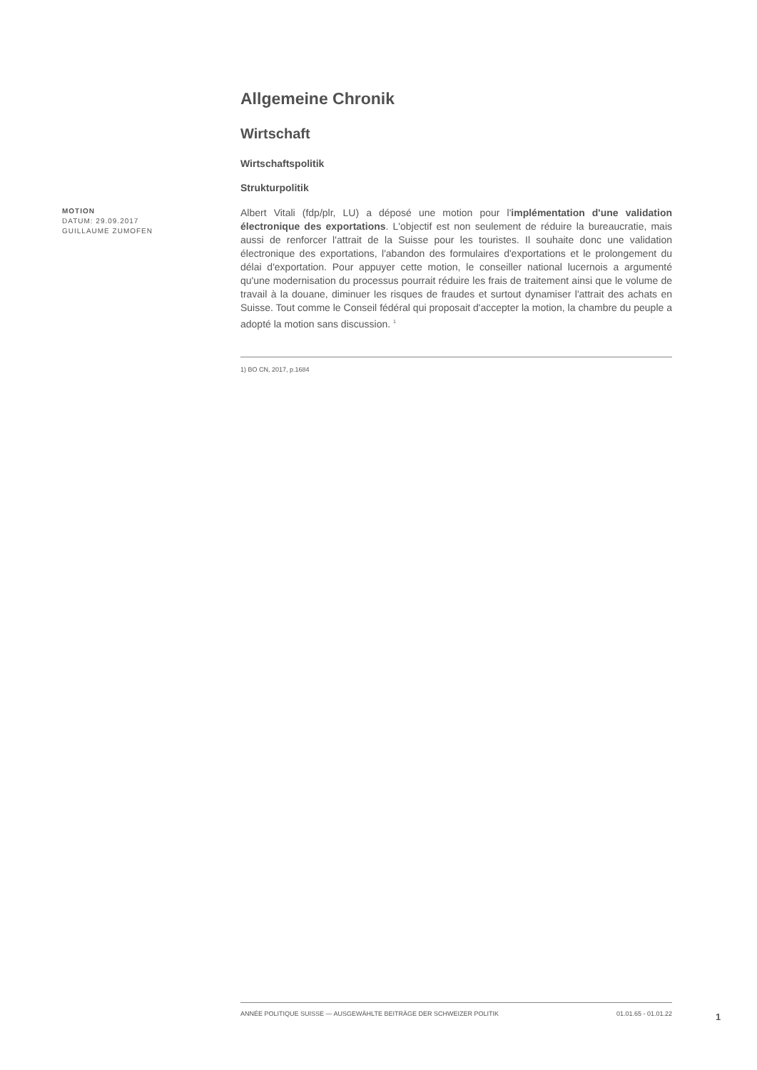Allgemeine Chronik
Wirtschaft
Wirtschaftspolitik
Strukturpolitik
MOTION
DATUM: 29.09.2017
GUILLAUME ZUMOFEN
Albert Vitali (fdp/plr, LU) a déposé une motion pour l'implémentation d'une validation électronique des exportations. L'objectif est non seulement de réduire la bureaucratie, mais aussi de renforcer l'attrait de la Suisse pour les touristes. Il souhaite donc une validation électronique des exportations, l'abandon des formulaires d'exportations et le prolongement du délai d'exportation. Pour appuyer cette motion, le conseiller national lucernois a argumenté qu'une modernisation du processus pourrait réduire les frais de traitement ainsi que le volume de travail à la douane, diminuer les risques de fraudes et surtout dynamiser l'attrait des achats en Suisse. Tout comme le Conseil fédéral qui proposait d'accepter la motion, la chambre du peuple a adopté la motion sans discussion. <sup>1</sup>
1) BO CN, 2017, p.1684
ANNÉE POLITIQUE SUISSE — AUSGEWÄHLTE BEITRÄGE DER SCHWEIZER POLITIK 01.01.65 - 01.01.22
1